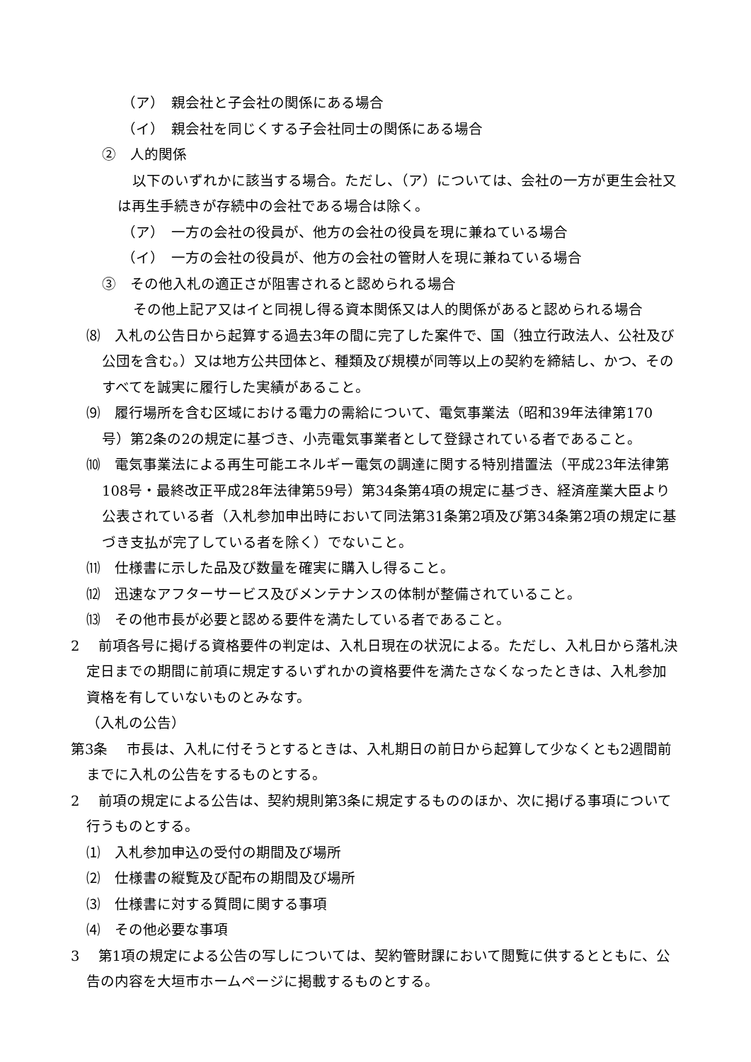（ア）　親会社と子会社の関係にある場合
（イ）　親会社を同じくする子会社同士の関係にある場合
②　人的関係
以下のいずれかに該当する場合。ただし、（ア）については、会社の一方が更生会社又は再生手続きが存続中の会社である場合は除く。
（ア）　一方の会社の役員が、他方の会社の役員を現に兼ねている場合
（イ）　一方の会社の役員が、他方の会社の管財人を現に兼ねている場合
③　その他入札の適正さが阻害されると認められる場合
その他上記ア又はイと同視し得る資本関係又は人的関係があると認められる場合
⑻　入札の公告日から起算する過去3年の間に完了した案件で、国（独立行政法人、公社及び公団を含む。）又は地方公共団体と、種類及び規模が同等以上の契約を締結し、かつ、そのすべてを誠実に履行した実績があること。
⑼　履行場所を含む区域における電力の需給について、電気事業法（昭和39年法律第170号）第2条の2の規定に基づき、小売電気事業者として登録されている者であること。
⑽　電気事業法による再生可能エネルギー電気の調達に関する特別措置法（平成23年法律第108号・最終改正平成28年法律第59号）第34条第4項の規定に基づき、経済産業大臣より公表されている者（入札参加申出時において同法第31条第2項及び第34条第2項の規定に基づき支払が完了している者を除く）でないこと。
⑾　仕様書に示した品及び数量を確実に購入し得ること。
⑿　迅速なアフターサービス及びメンテナンスの体制が整備されていること。
⒀　その他市長が必要と認める要件を満たしている者であること。
2　 前項各号に掲げる資格要件の判定は、入札日現在の状況による。ただし、入札日から落札決定日までの期間に前項に規定するいずれかの資格要件を満たさなくなったときは、入札参加資格を有していないものとみなす。
（入札の公告）
第3条　 市長は、入札に付そうとするときは、入札期日の前日から起算して少なくとも2週間前までに入札の公告をするものとする。
2　 前項の規定による公告は、契約規則第3条に規定するもののほか、次に掲げる事項について行うものとする。
⑴　入札参加申込の受付の期間及び場所
⑵　仕様書の縦覧及び配布の期間及び場所
⑶　仕様書に対する質問に関する事項
⑷　その他必要な事項
3　 第1項の規定による公告の写しについては、契約管財課において閲覧に供するとともに、公告の内容を大垣市ホームページに掲載するものとする。